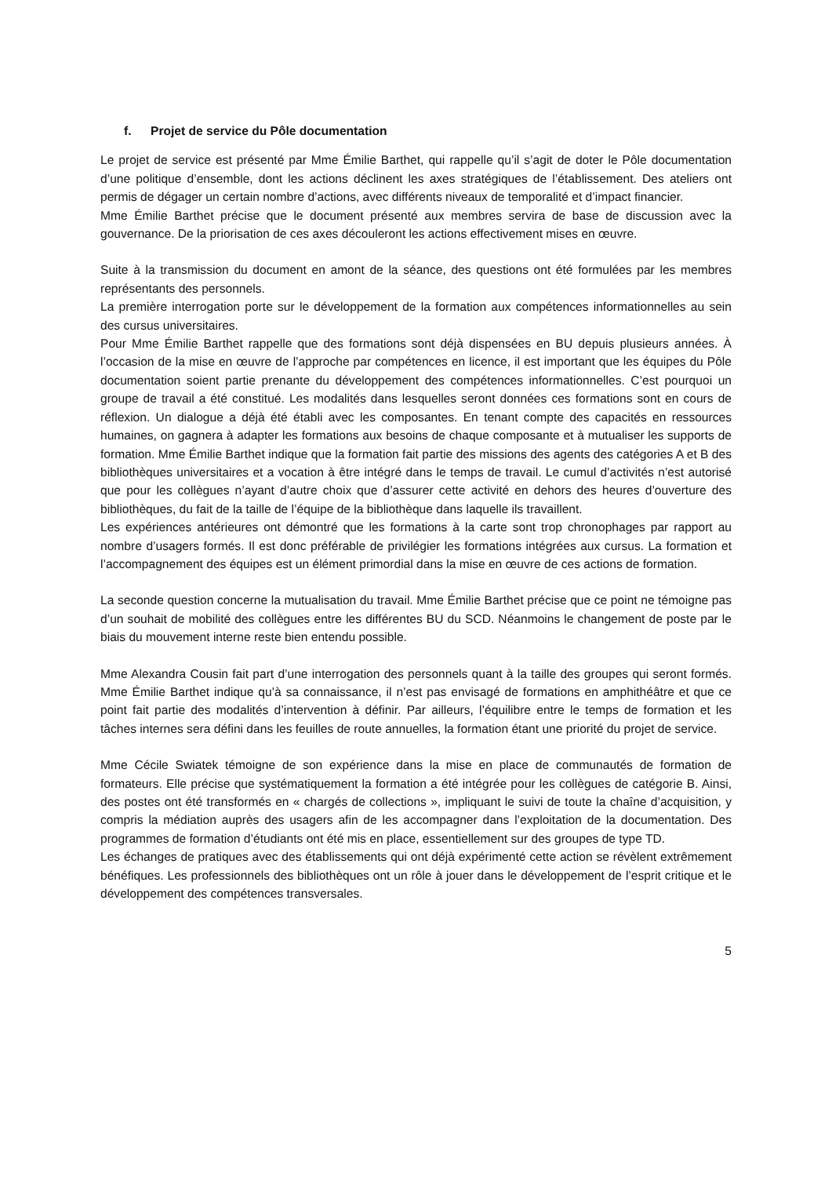f. Projet de service du Pôle documentation
Le projet de service est présenté par Mme Émilie Barthet, qui rappelle qu’il s’agit de doter le Pôle documentation d’une politique d’ensemble, dont les actions déclinent les axes stratégiques de l’établissement. Des ateliers ont permis de dégager un certain nombre d’actions, avec différents niveaux de temporalité et d’impact financier.
Mme Émilie Barthet précise que le document présenté aux membres servira de base de discussion avec la gouvernance. De la priorisation de ces axes découleront les actions effectivement mises en œuvre.
Suite à la transmission du document en amont de la séance, des questions ont été formulées par les membres représentants des personnels.
La première interrogation porte sur le développement de la formation aux compétences informationnelles au sein des cursus universitaires.
Pour Mme Émilie Barthet rappelle que des formations sont déjà dispensées en BU depuis plusieurs années. À l’occasion de la mise en œuvre de l’approche par compétences en licence, il est important que les équipes du Pôle documentation soient partie prenante du développement des compétences informationnelles. C’est pourquoi un groupe de travail a été constitué. Les modalités dans lesquelles seront données ces formations sont en cours de réflexion. Un dialogue a déjà été établi avec les composantes. En tenant compte des capacités en ressources humaines, on gagnera à adapter les formations aux besoins de chaque composante et à mutualiser les supports de formation. Mme Émilie Barthet indique que la formation fait partie des missions des agents des catégories A et B des bibliothèques universitaires et a vocation à être intégré dans le temps de travail. Le cumul d’activités n’est autorisé que pour les collègues n’ayant d’autre choix que d’assurer cette activité en dehors des heures d’ouverture des bibliothèques, du fait de la taille de l’équipe de la bibliothèque dans laquelle ils travaillent.
Les expériences antérieures ont démontré que les formations à la carte sont trop chronophages par rapport au nombre d’usagers formés. Il est donc préférable de privilégier les formations intégrées aux cursus. La formation et l’accompagnement des équipes est un élément primordial dans la mise en œuvre de ces actions de formation.
La seconde question concerne la mutualisation du travail. Mme Émilie Barthet précise que ce point ne témoigne pas d’un souhait de mobilité des collègues entre les différentes BU du SCD. Néanmoins le changement de poste par le biais du mouvement interne reste bien entendu possible.
Mme Alexandra Cousin fait part d’une interrogation des personnels quant à la taille des groupes qui seront formés. Mme Émilie Barthet indique qu’à sa connaissance, il n’est pas envisagé de formations en amphithéâtre et que ce point fait partie des modalités d’intervention à définir. Par ailleurs, l’équilibre entre le temps de formation et les tâches internes sera défini dans les feuilles de route annuelles, la formation étant une priorité du projet de service.
Mme Cécile Swiatek témoigne de son expérience dans la mise en place de communautés de formation de formateurs. Elle précise que systématiquement la formation a été intégrée pour les collègues de catégorie B. Ainsi, des postes ont été transformés en « chargés de collections », impliquant le suivi de toute la chaîne d’acquisition, y compris la médiation auprès des usagers afin de les accompagner dans l’exploitation de la documentation. Des programmes de formation d’étudiants ont été mis en place, essentiellement sur des groupes de type TD.
Les échanges de pratiques avec des établissements qui ont déjà expérimenté cette action se révèlent extrêmement bénéfiques. Les professionnels des bibliothèques ont un rôle à jouer dans le développement de l’esprit critique et le développement des compétences transversales.
5